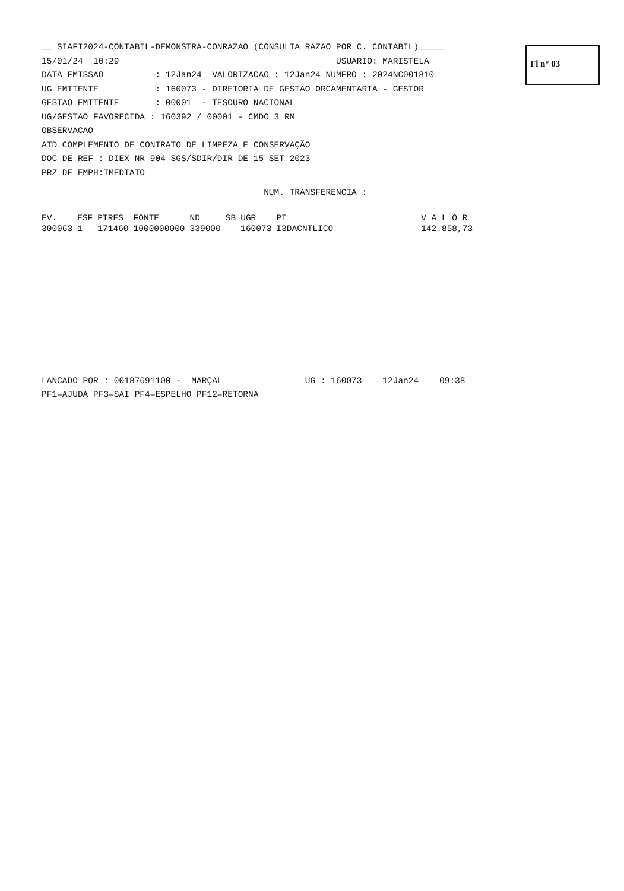Fl n° 03
__ SIAFI2024-CONTABIL-DEMONSTRA-CONRAZAO (CONSULTA RAZAO POR C. CONTABIL)_____
15/01/24 10:29 USUARIO: MARISTELA
DATA EMISSAO : 12Jan24 VALORIZACAO : 12Jan24 NUMERO : 2024NC001810
UG EMITENTE : 160073 - DIRETORIA DE GESTAO ORCAMENTARIA - GESTOR
GESTAO EMITENTE : 00001 - TESOURO NACIONAL
UG/GESTAO FAVORECIDA : 160392 / 00001 - CMDO 3 RM
OBSERVACAO
ATD COMPLEMENTO DE CONTRATO DE LIMPEZA E CONSERVAÇÃO
DOC DE REF : DIEX NR 904 SGS/SDIR/DIR DE 15 SET 2023
PRZ DE EMPH:IMEDIATO
NUM. TRANSFERENCIA :
| EV. | ESF | PTRES | FONTE | ND | SB | UGR | PI | V A L O R |
| --- | --- | --- | --- | --- | --- | --- | --- | --- |
| 300063 | 1 | 171460 | 1000000000 | 339000 | | 160073 | I3DACNTLICO | 142.858,73 |
LANCADO POR : 00187691100 - MARÇAL UG : 160073 12Jan24 09:38
PF1=AJUDA PF3=SAI PF4=ESPELHO PF12=RETORNA